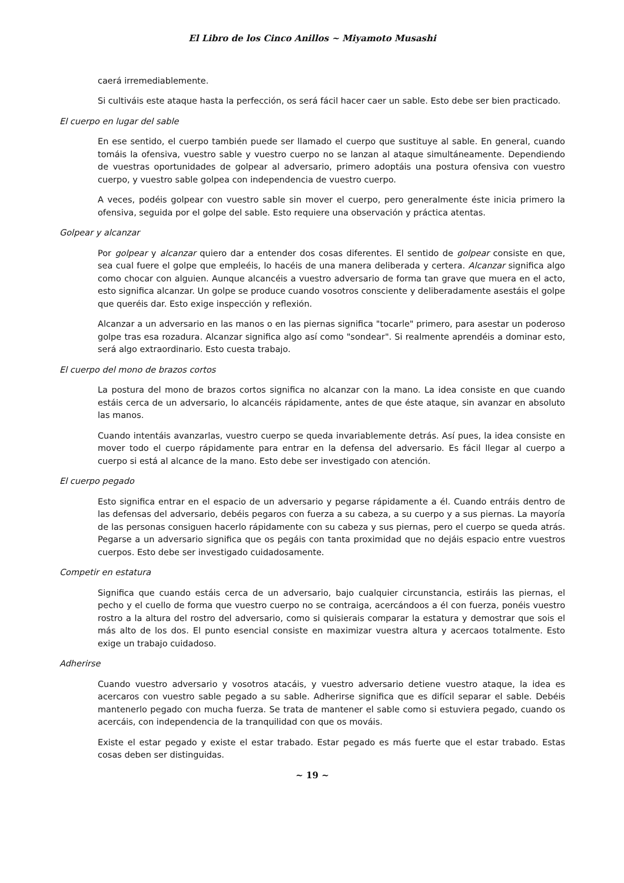El Libro de los Cinco Anillos ~ Miyamoto Musashi
caerá irremediablemente.
Si cultiváis este ataque hasta la perfección, os será fácil hacer caer un sable. Esto debe ser bien practicado.
El cuerpo en lugar del sable
En ese sentido, el cuerpo también puede ser llamado el cuerpo que sustituye al sable. En general, cuando tomáis la ofensiva, vuestro sable y vuestro cuerpo no se lanzan al ataque simultáneamente. Dependiendo de vuestras oportunidades de golpear al adversario, primero adoptáis una postura ofensiva con vuestro cuerpo, y vuestro sable golpea con independencia de vuestro cuerpo.
A veces, podéis golpear con vuestro sable sin mover el cuerpo, pero generalmente éste inicia primero la ofensiva, seguida por el golpe del sable. Esto requiere una observación y práctica atentas.
Golpear y alcanzar
Por golpear y alcanzar quiero dar a entender dos cosas diferentes. El sentido de golpear consiste en que, sea cual fuere el golpe que empleéis, lo hacéis de una manera deliberada y certera. Alcanzar significa algo como chocar con alguien. Aunque alcancéis a vuestro adversario de forma tan grave que muera en el acto, esto significa alcanzar. Un golpe se produce cuando vosotros consciente y deliberadamente asestáis el golpe que queréis dar. Esto exige inspección y reflexión.
Alcanzar a un adversario en las manos o en las piernas significa "tocarle" primero, para asestar un poderoso golpe tras esa rozadura. Alcanzar significa algo así como "sondear". Si realmente aprendéis a dominar esto, será algo extraordinario. Esto cuesta trabajo.
El cuerpo del mono de brazos cortos
La postura del mono de brazos cortos significa no alcanzar con la mano. La idea consiste en que cuando estáis cerca de un adversario, lo alcancéis rápidamente, antes de que éste ataque, sin avanzar en absoluto las manos.
Cuando intentáis avanzarlas, vuestro cuerpo se queda invariablemente detrás. Así pues, la idea consiste en mover todo el cuerpo rápidamente para entrar en la defensa del adversario. Es fácil llegar al cuerpo a cuerpo si está al alcance de la mano. Esto debe ser investigado con atención.
El cuerpo pegado
Esto significa entrar en el espacio de un adversario y pegarse rápidamente a él. Cuando entráis dentro de las defensas del adversario, debéis pegaros con fuerza a su cabeza, a su cuerpo y a sus piernas. La mayoría de las personas consiguen hacerlo rápidamente con su cabeza y sus piernas, pero el cuerpo se queda atrás. Pegarse a un adversario significa que os pegáis con tanta proximidad que no dejáis espacio entre vuestros cuerpos. Esto debe ser investigado cuidadosamente.
Competir en estatura
Significa que cuando estáis cerca de un adversario, bajo cualquier circunstancia, estiráis las piernas, el pecho y el cuello de forma que vuestro cuerpo no se contraiga, acercándoos a él con fuerza, ponéis vuestro rostro a la altura del rostro del adversario, como si quisierais comparar la estatura y demostrar que sois el más alto de los dos. El punto esencial consiste en maximizar vuestra altura y acercaos totalmente. Esto exige un trabajo cuidadoso.
Adherirse
Cuando vuestro adversario y vosotros atacáis, y vuestro adversario detiene vuestro ataque, la idea es acercaros con vuestro sable pegado a su sable. Adherirse significa que es difícil separar el sable. Debéis mantenerlo pegado con mucha fuerza. Se trata de mantener el sable como si estuviera pegado, cuando os acercáis, con independencia de la tranquilidad con que os mováis.
Existe el estar pegado y existe el estar trabado. Estar pegado es más fuerte que el estar trabado. Estas cosas deben ser distinguidas.
~ 19 ~